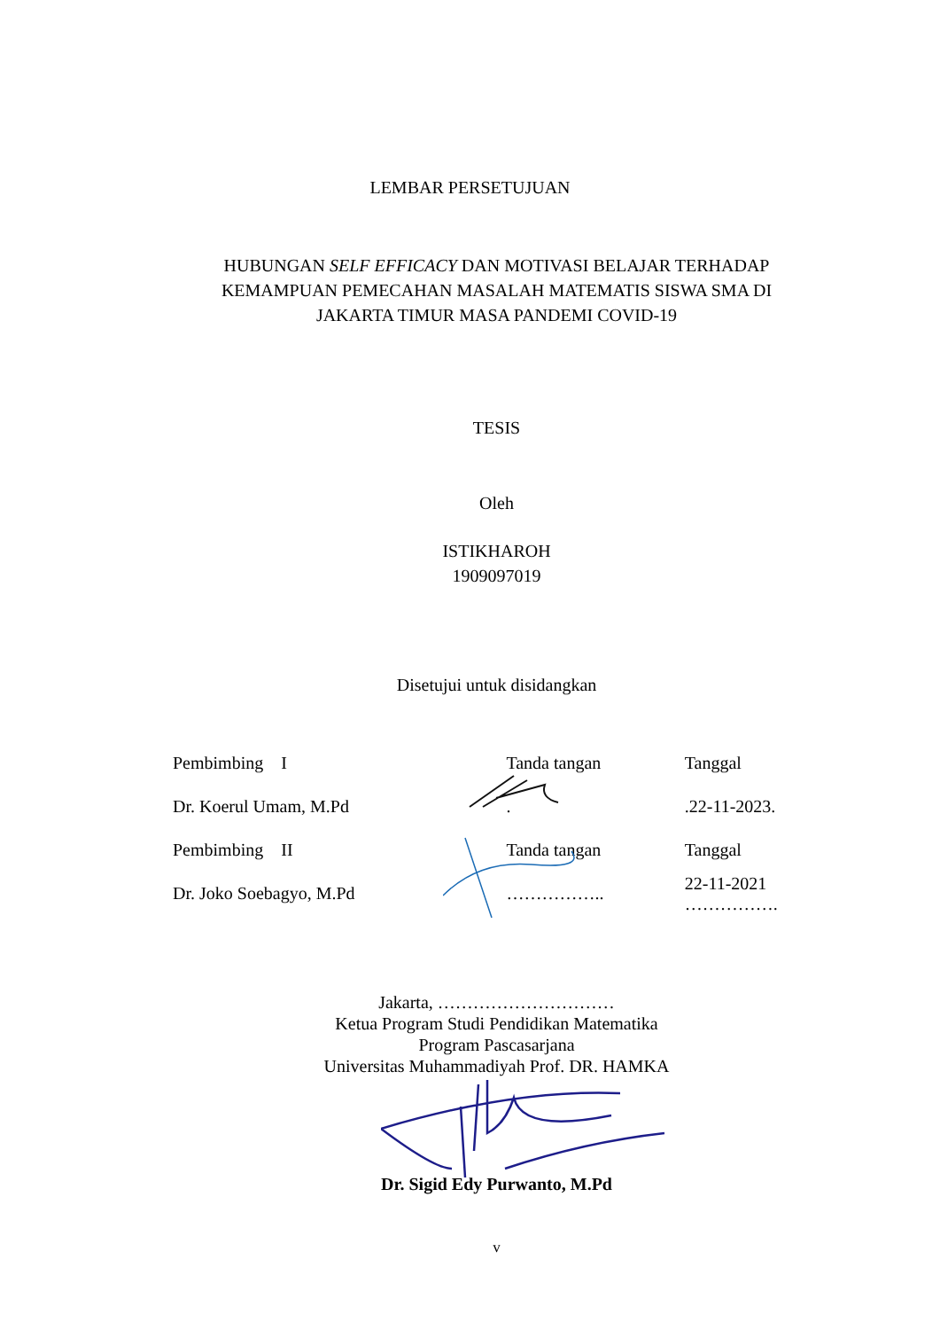LEMBAR PERSETUJUAN
HUBUNGAN SELF EFFICACY DAN MOTIVASI BELAJAR TERHADAP
KEMAMPUAN PEMECAHAN MASALAH MATEMATIS SISWA SMA DI
JAKARTA TIMUR MASA PANDEMI COVID-19
TESIS
Oleh
ISTIKHAROH
1909097019
Disetujui untuk disidangkan
| Pembimbing I | Tanda tangan | Tanggal |
| Dr. Koerul Umam, M.Pd | . | .22-11-2023. |
| Pembimbing II | Tanda tangan | Tanggal |
| Dr. Joko Soebagyo, M.Pd | …………….. | 22-11-2021 ……………. |
Jakarta, …………………………
Ketua Program Studi Pendidikan Matematika
Program Pascasarjana
Universitas Muhammadiyah Prof. DR. HAMKA
Dr. Sigid Edy Purwanto, M.Pd
v